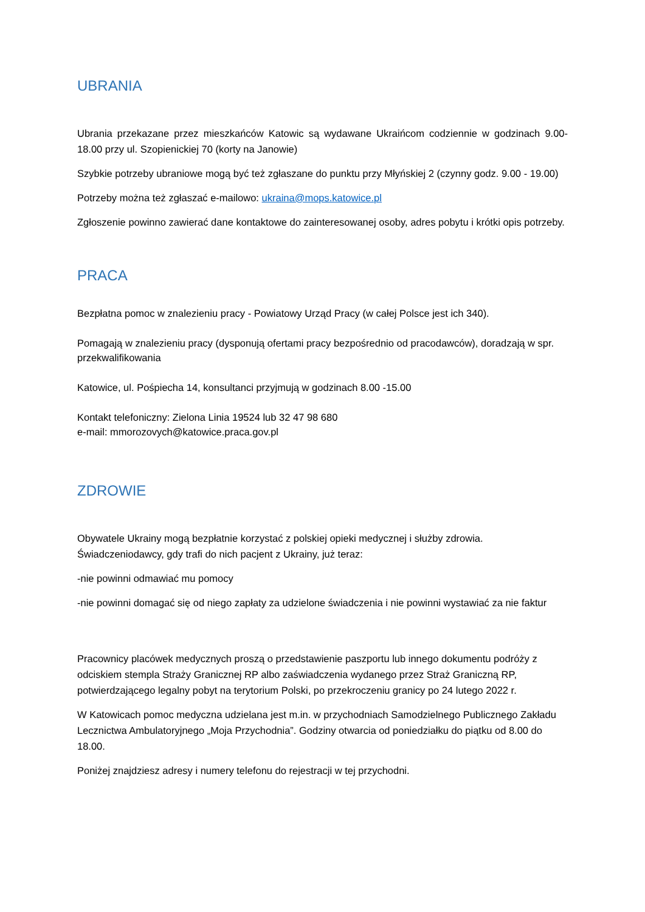UBRANIA
Ubrania przekazane przez mieszkańców Katowic są wydawane Ukraińcom codziennie w godzinach 9.00-18.00 przy ul. Szopienickiej 70 (korty na Janowie)
Szybkie potrzeby ubraniowe mogą być też zgłaszane do punktu przy Młyńskiej 2 (czynny godz. 9.00 - 19.00)
Potrzeby można też zgłaszać e-mailowo: ukraina@mops.katowice.pl
Zgłoszenie powinno zawierać dane kontaktowe do zainteresowanej osoby, adres pobytu i krótki opis potrzeby.
PRACA
Bezpłatna pomoc w znalezieniu pracy - Powiatowy Urząd Pracy (w całej Polsce jest ich 340).
Pomagają w znalezieniu pracy (dysponują ofertami pracy bezpośrednio od pracodawców), doradzają w spr. przekwalifikowania
Katowice, ul. Pośpiecha 14, konsultanci przyjmują w godzinach 8.00 -15.00
Kontakt telefoniczny: Zielona Linia 19524 lub 32 47 98 680
e-mail: mmorozovych@katowice.praca.gov.pl
ZDROWIE
Obywatele Ukrainy mogą bezpłatnie korzystać z polskiej opieki medycznej i służby zdrowia. Świadczeniodawcy, gdy trafi do nich pacjent z Ukrainy, już teraz:
-nie powinni odmawiać mu pomocy
-nie powinni domagać się od niego zapłaty za udzielone świadczenia i nie powinni wystawiać za nie faktur
Pracownicy placówek medycznych proszą o przedstawienie paszportu lub innego dokumentu podróży z odciskiem stempla Straży Granicznej RP albo zaświadczenia wydanego przez Straż Graniczną RP, potwierdzającego legalny pobyt na terytorium Polski, po przekroczeniu granicy po 24 lutego 2022 r.
W Katowicach pomoc medyczna udzielana jest m.in. w przychodniach Samodzielnego Publicznego Zakładu Lecznictwa Ambulatoryjnego „Moja Przychodnia”. Godziny otwarcia od poniedziałku do piątku od 8.00 do 18.00.
Poniżej znajdziesz adresy i numery telefonu do rejestracji w tej przychodni.